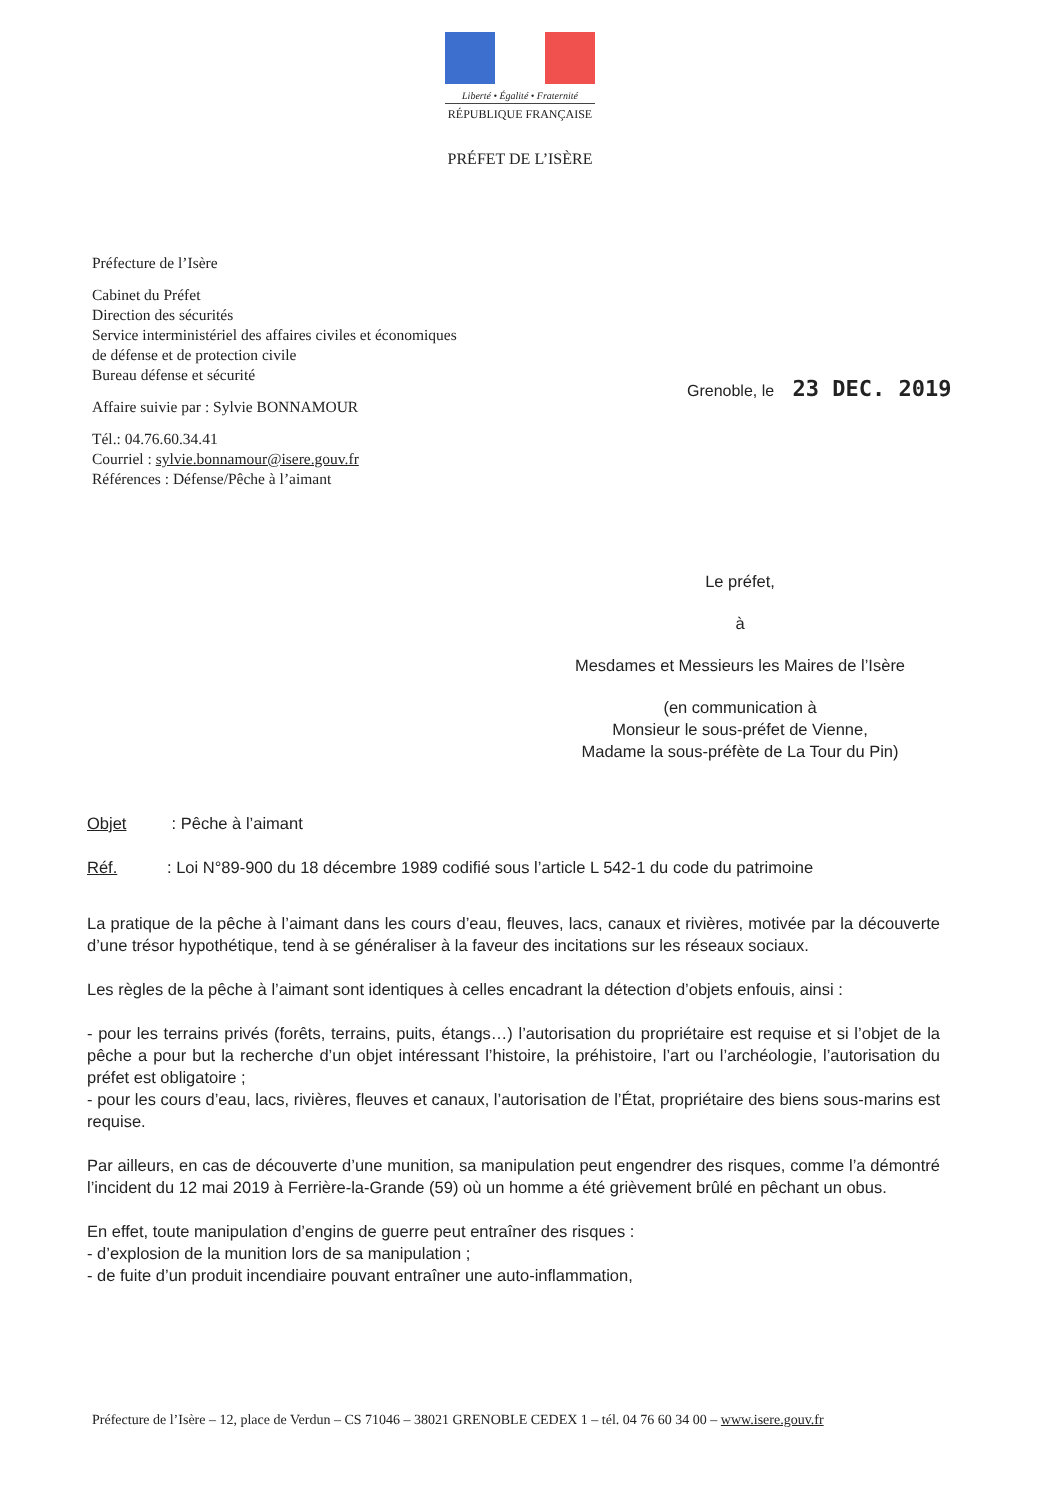Liberté • Égalité • Fraternité
RÉPUBLIQUE FRANÇAISE
PRÉFET DE L’ISÈRE
Préfecture de l’Isère
Cabinet du Préfet
Direction des sécurités
Service interministériel des affaires civiles et économiques
de défense et de protection civile
Bureau défense et sécurité
Affaire suivie par : Sylvie BONNAMOUR
Tél.: 04.76.60.34.41
Courriel : sylvie.bonnamour@isere.gouv.fr
Références : Défense/Pêche à l’aimant
Grenoble, le 23 DEC. 2019
Le préfet,
à
Mesdames et Messieurs les Maires de l’Isère
(en communication à
Monsieur le sous-préfet de Vienne,
Madame la sous-préfète de La Tour du Pin)
Objet : Pêche à l’aimant
Réf.: Loi N°89-900 du 18 décembre 1989 codifié sous l’article L 542-1 du code du patrimoine
La pratique de la pêche à l’aimant dans les cours d’eau, fleuves, lacs, canaux et rivières, motivée par la découverte d’une trésor hypothétique, tend à se généraliser à la faveur des incitations sur les réseaux sociaux.
Les règles de la pêche à l’aimant sont identiques à celles encadrant la détection d’objets enfouis, ainsi :
- pour les terrains privés (forêts, terrains, puits, étangs…) l’autorisation du propriétaire est requise et si l’objet de la pêche a pour but la recherche d’un objet intéressant l’histoire, la préhistoire, l’art ou l’archéologie, l’autorisation du préfet est obligatoire ;
- pour les cours d’eau, lacs, rivières, fleuves et canaux, l’autorisation de l’État, propriétaire des biens sous-marins est requise.
Par ailleurs, en cas de découverte d’une munition, sa manipulation peut engendrer des risques, comme l’a démontré l’incident du 12 mai 2019 à Ferrière-la-Grande (59) où un homme a été grièvement brûlé en pêchant un obus.
En effet, toute manipulation d’engins de guerre peut entraîner des risques :
- d’explosion de la munition lors de sa manipulation ;
- de fuite d’un produit incendiaire pouvant entraîner une auto-inflammation,
Préfecture de l’Isère – 12, place de Verdun – CS 71046 – 38021 GRENOBLE CEDEX 1 – tél. 04 76 60 34 00 – www.isere.gouv.fr